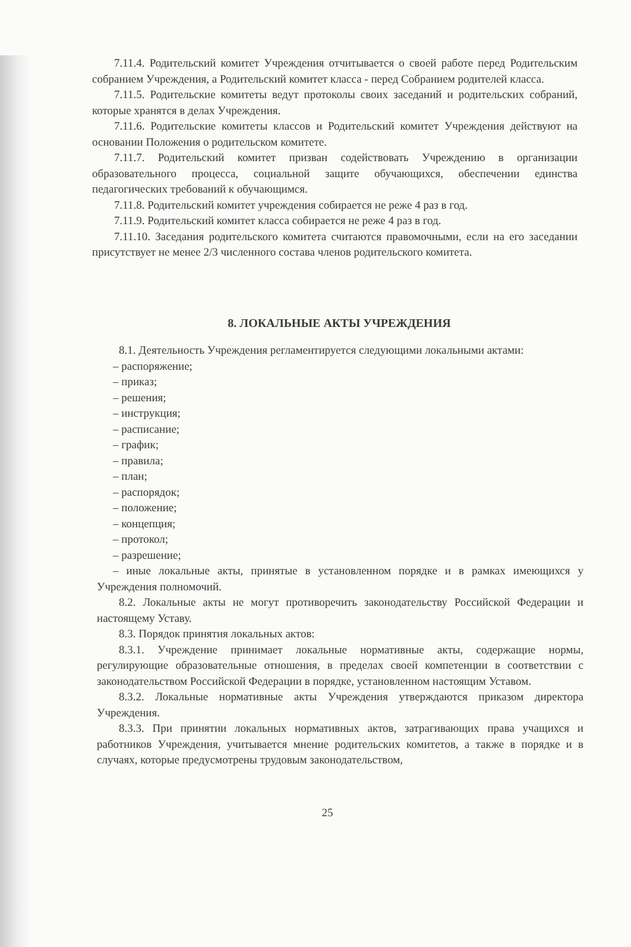7.11.4. Родительский комитет Учреждения отчитывается о своей работе перед Родительским собранием Учреждения, а Родительский комитет класса - перед Собранием родителей класса.
7.11.5. Родительские комитеты ведут протоколы своих заседаний и родительских собраний, которые хранятся в делах Учреждения.
7.11.6. Родительские комитеты классов и Родительский комитет Учреждения действуют на основании Положения о родительском комитете.
7.11.7. Родительский комитет призван содействовать Учреждению в организации образовательного процесса, социальной защите обучающихся, обеспечении единства педагогических требований к обучающимся.
7.11.8. Родительский комитет учреждения собирается не реже 4 раз в год.
7.11.9. Родительский комитет класса собирается не реже 4 раз в год.
7.11.10. Заседания родительского комитета считаются правомочными, если на его заседании присутствует не менее 2/3 численного состава членов родительского комитета.
8. ЛОКАЛЬНЫЕ АКТЫ УЧРЕЖДЕНИЯ
8.1. Деятельность Учреждения регламентируется следующими локальными актами:
– распоряжение;
– приказ;
– решения;
– инструкция;
– расписание;
– график;
– правила;
– план;
– распорядок;
– положение;
– концепция;
– протокол;
– разрешение;
– иные локальные акты, принятые в установленном порядке и в рамках имеющихся у Учреждения полномочий.
8.2. Локальные акты не могут противоречить законодательству Российской Федерации и настоящему Уставу.
8.3. Порядок принятия локальных актов:
8.3.1. Учреждение принимает локальные нормативные акты, содержащие нормы, регулирующие образовательные отношения, в пределах своей компетенции в соответствии с законодательством Российской Федерации в порядке, установленном настоящим Уставом.
8.3.2. Локальные нормативные акты Учреждения утверждаются приказом директора Учреждения.
8.3.3. При принятии локальных нормативных актов, затрагивающих права учащихся и работников Учреждения, учитывается мнение родительских комитетов, а также в порядке и в случаях, которые предусмотрены трудовым законодательством,
25